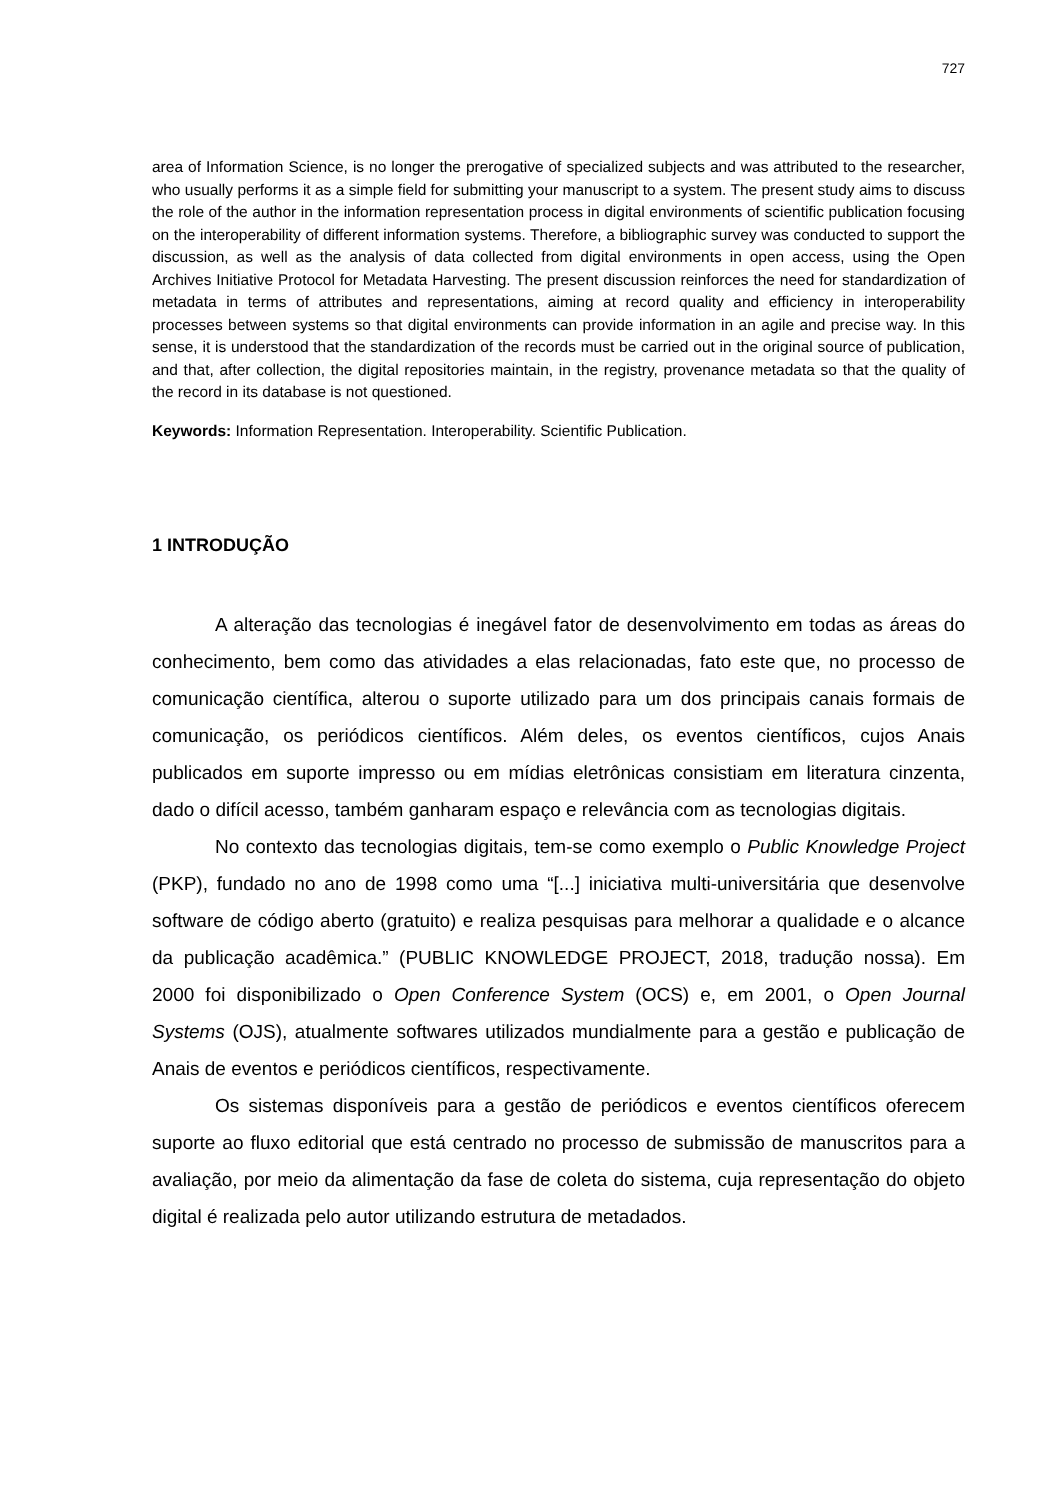727
area of Information Science, is no longer the prerogative of specialized subjects and was attributed to the researcher, who usually performs it as a simple field for submitting your manuscript to a system. The present study aims to discuss the role of the author in the information representation process in digital environments of scientific publication focusing on the interoperability of different information systems. Therefore, a bibliographic survey was conducted to support the discussion, as well as the analysis of data collected from digital environments in open access, using the Open Archives Initiative Protocol for Metadata Harvesting. The present discussion reinforces the need for standardization of metadata in terms of attributes and representations, aiming at record quality and efficiency in interoperability processes between systems so that digital environments can provide information in an agile and precise way. In this sense, it is understood that the standardization of the records must be carried out in the original source of publication, and that, after collection, the digital repositories maintain, in the registry, provenance metadata so that the quality of the record in its database is not questioned.
Keywords: Information Representation. Interoperability. Scientific Publication.
1 INTRODUÇÃO
A alteração das tecnologias é inegável fator de desenvolvimento em todas as áreas do conhecimento, bem como das atividades a elas relacionadas, fato este que, no processo de comunicação científica, alterou o suporte utilizado para um dos principais canais formais de comunicação, os periódicos científicos. Além deles, os eventos científicos, cujos Anais publicados em suporte impresso ou em mídias eletrônicas consistiam em literatura cinzenta, dado o difícil acesso, também ganharam espaço e relevância com as tecnologias digitais.
No contexto das tecnologias digitais, tem-se como exemplo o Public Knowledge Project (PKP), fundado no ano de 1998 como uma “[...] iniciativa multi-universitária que desenvolve software de código aberto (gratuito) e realiza pesquisas para melhorar a qualidade e o alcance da publicação acadêmica.” (PUBLIC KNOWLEDGE PROJECT, 2018, tradução nossa). Em 2000 foi disponibilizado o Open Conference System (OCS) e, em 2001, o Open Journal Systems (OJS), atualmente softwares utilizados mundialmente para a gestão e publicação de Anais de eventos e periódicos científicos, respectivamente.
Os sistemas disponíveis para a gestão de periódicos e eventos científicos oferecem suporte ao fluxo editorial que está centrado no processo de submissão de manuscritos para a avaliação, por meio da alimentação da fase de coleta do sistema, cuja representação do objeto digital é realizada pelo autor utilizando estrutura de metadados.